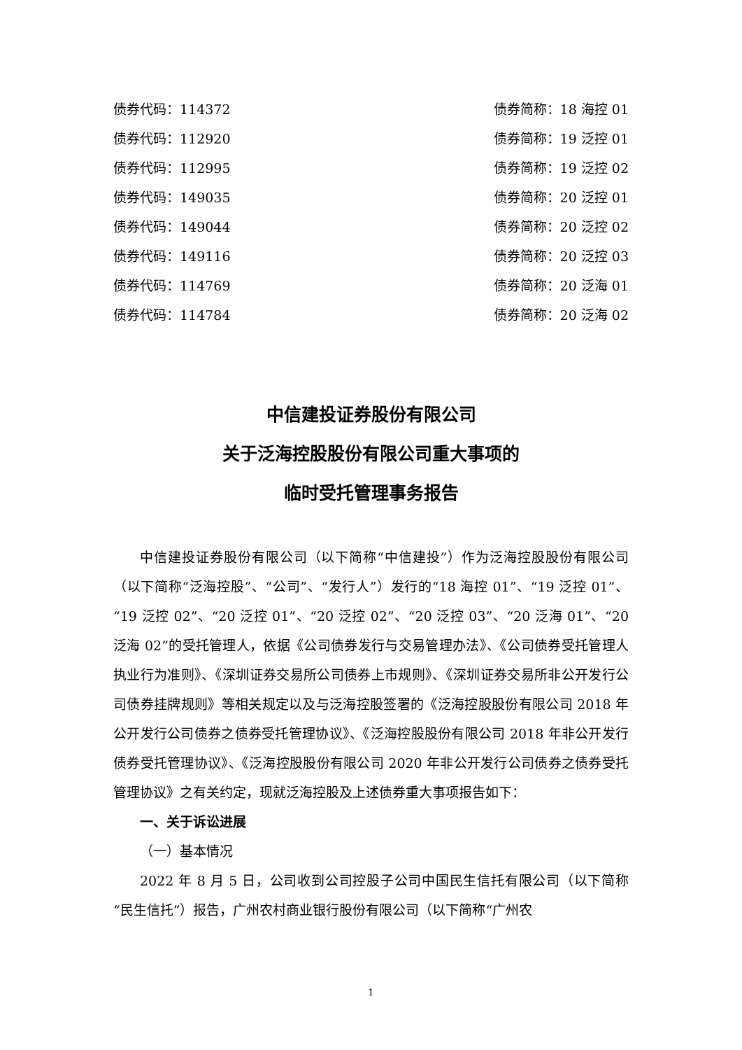债券代码：114372 债券简称：18 海控 01
债券代码：112920 债券简称：19 泛控 01
债券代码：112995 债券简称：19 泛控 02
债券代码：149035 债券简称：20 泛控 01
债券代码：149044 债券简称：20 泛控 02
债券代码：149116 债券简称：20 泛控 03
债券代码：114769 债券简称：20 泛海 01
债券代码：114784 债券简称：20 泛海 02
中信建投证券股份有限公司
关于泛海控股股份有限公司重大事项的
临时受托管理事务报告
中信建投证券股份有限公司（以下简称“中信建投”）作为泛海控股股份有限公司（以下简称“泛海控股”、“公司”、“发行人”）发行的“18 海控 01”、“19 泛控 01”、“19 泛控 02”、“20 泛控 01”、“20 泛控 02”、“20 泛控 03”、“20 泛海 01”、“20 泛海 02”的受托管理人，依据《公司债券发行与交易管理办法》、《公司债券受托管理人执业行为准则》、《深圳证券交易所公司债券上市规则》、《深圳证券交易所非公开发行公司债券挂牌规则》等相关规定以及与泛海控股签署的《泛海控股股份有限公司 2018 年公开发行公司债券之债券受托管理协议》、《泛海控股股份有限公司 2018 年非公开发行债券受托管理协议》、《泛海控股股份有限公司 2020 年非公开发行公司债券之债券受托管理协议》之有关约定，现就泛海控股及上述债券重大事项报告如下：
一、关于诉讼进展
（一）基本情况
2022 年 8 月 5 日，公司收到公司控股子公司中国民生信托有限公司（以下简称“民生信托”）报告，广州农村商业银行股份有限公司（以下简称“广州农
1